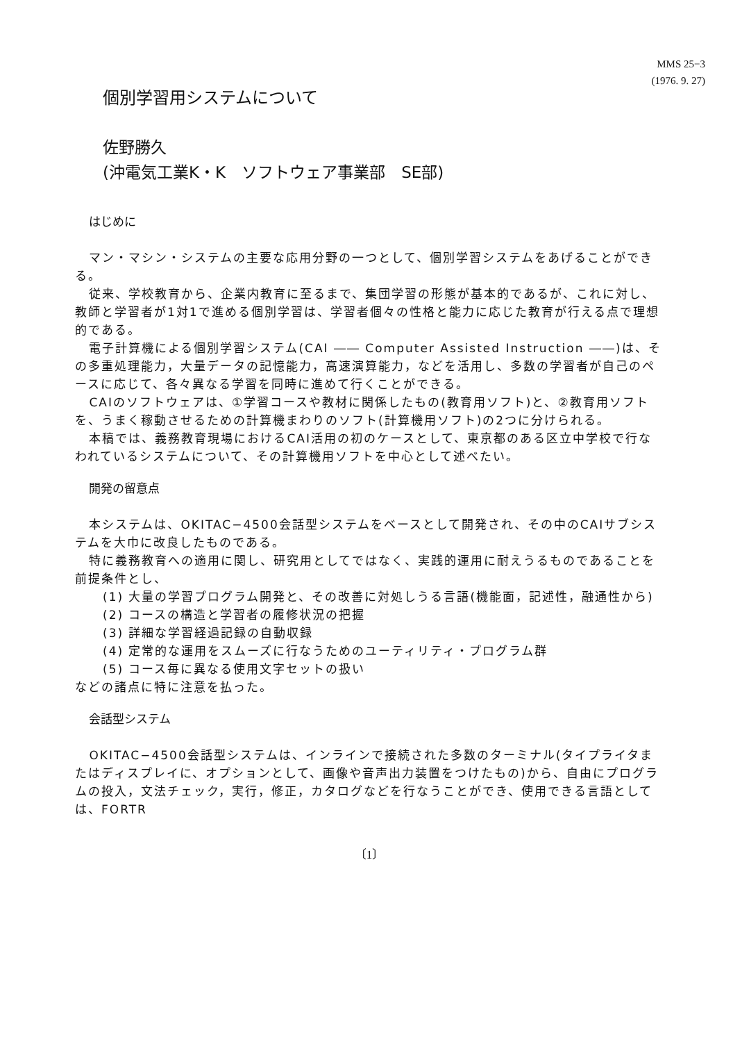MMS 25−3
(1976. 9. 27)
個別学習用システムについて
佐野勝久
(沖電気工業K・K　ソフトウェア事業部　SE部)
はじめに
マン・マシン・システムの主要な応用分野の一つとして、個別学習システムをあげることができる。
従来、学校教育から、企業内教育に至るまで、集団学習の形態が基本的であるが、これに対し、教師と学習者が1対1で進める個別学習は、学習者個々の性格と能力に応じた教育が行える点で理想的である。
電子計算機による個別学習システム(CAI ―― Computer Assisted Instruction ――)は、その多重処理能力，大量データの記憶能力，高速演算能力，などを活用し、多数の学習者が自己のペースに応じて、各々異なる学習を同時に進めて行くことができる。
CAIのソフトウェアは、①学習コースや教材に関係したもの(教育用ソフト)と、②教育用ソフトを、うまく稼動させるための計算機まわりのソフト(計算機用ソフト)の2つに分けられる。
本稿では、義務教育現場におけるCAI活用の初のケースとして、東京都のある区立中学校で行なわれているシステムについて、その計算機用ソフトを中心として述べたい。
開発の留意点
本システムは、OKITAC−4500会話型システムをベースとして開発され、その中のCAIサブシステムを大巾に改良したものである。
特に義務教育への適用に関し、研究用としてではなく、実践的運用に耐えうるものであることを前提条件とし、
(1) 大量の学習プログラム開発と、その改善に対処しうる言語(機能面，記述性，融通性から)
(2) コースの構造と学習者の履修状況の把握
(3) 詳細な学習経過記録の自動収録
(4) 定常的な運用をスムーズに行なうためのユーティリティ・プログラム群
(5) コース毎に異なる使用文字セットの扱い
などの諸点に特に注意を払った。
会話型システム
OKITAC−4500会話型システムは、インラインで接続された多数のターミナル(タイプライタまたはディスプレイに、オプションとして、画像や音声出力装置をつけたもの)から、自由にプログラムの投入，文法チェック，実行，修正，カタログなどを行なうことができ、使用できる言語としては、FORTR
〔1〕